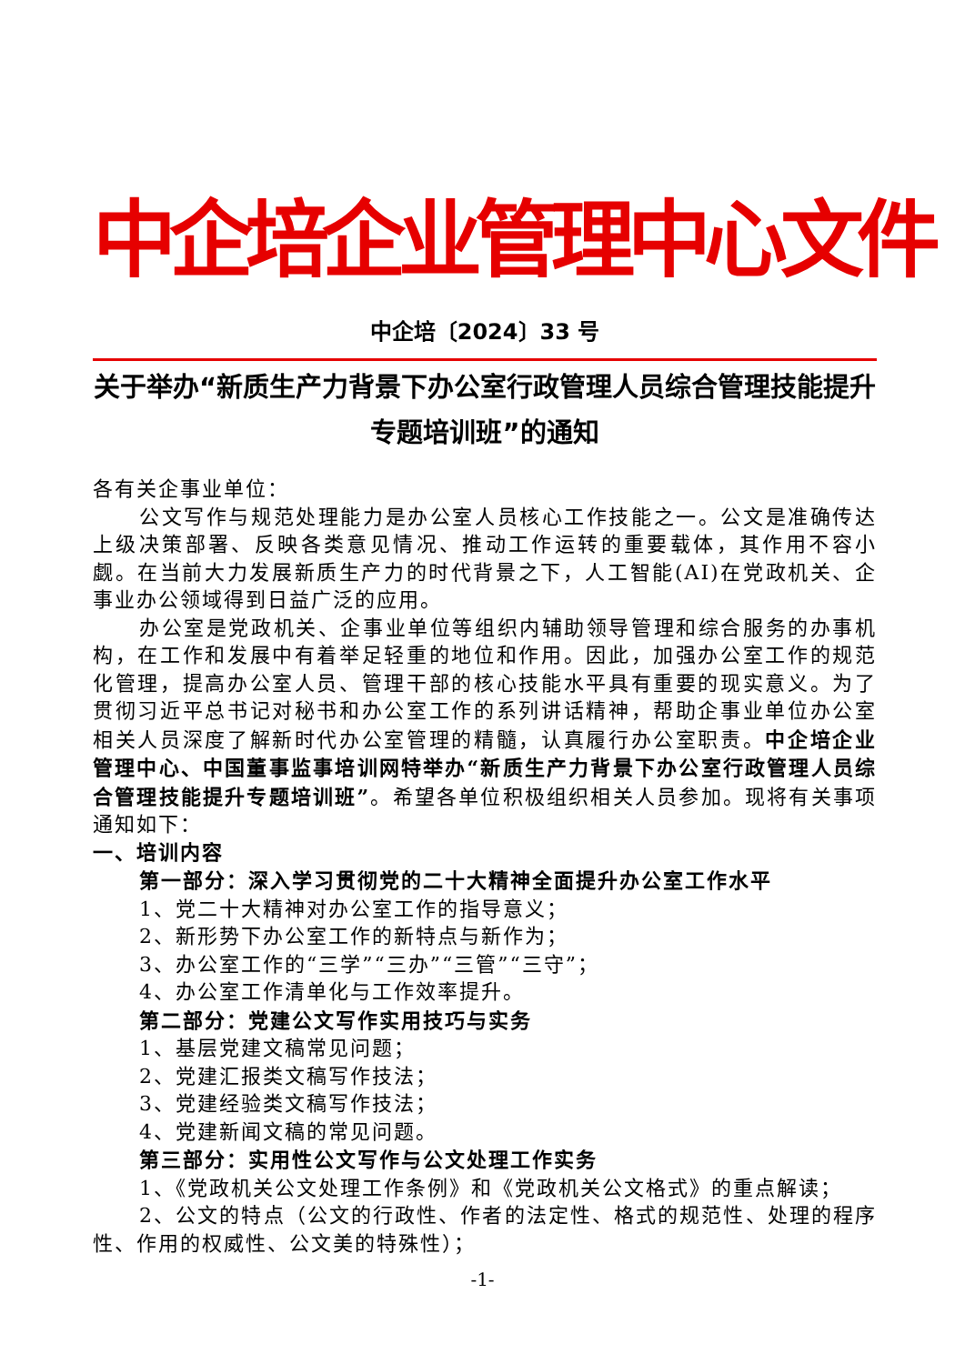中企培企业管理中心文件
中企培〔2024〕33 号
关于举办“新质生产力背景下办公室行政管理人员综合管理技能提升专题培训班”的通知
各有关企事业单位：
公文写作与规范处理能力是办公室人员核心工作技能之一。公文是准确传达上级决策部署、反映各类意见情况、推动工作运转的重要载体，其作用不容小觑。在当前大力发展新质生产力的时代背景之下，人工智能(AI)在党政机关、企事业办公领域得到日益广泛的应用。
办公室是党政机关、企事业单位等组织内辅助领导管理和综合服务的办事机构，在工作和发展中有着举足轻重的地位和作用。因此，加强办公室工作的规范化管理，提高办公室人员、管理干部的核心技能水平具有重要的现实意义。为了贯彻习近平总书记对秘书和办公室工作的系列讲话精神，帮助企事业单位办公室相关人员深度了解新时代办公室管理的精髓，认真履行办公室职责。中企培企业管理中心、中国董事监事培训网特举办“新质生产力背景下办公室行政管理人员综合管理技能提升专题培训班”。希望各单位积极组织相关人员参加。现将有关事项通知如下：
一、培训内容
第一部分：深入学习贯彻党的二十大精神全面提升办公室工作水平
1、党二十大精神对办公室工作的指导意义；
2、新形势下办公室工作的新特点与新作为；
3、办公室工作的“三学”“三办”“三管”“三守”；
4、办公室工作清单化与工作效率提升。
第二部分：党建公文写作实用技巧与实务
1、基层党建文稿常见问题；
2、党建汇报类文稿写作技法；
3、党建经验类文稿写作技法；
4、党建新闻文稿的常见问题。
第三部分：实用性公文写作与公文处理工作实务
1、《党政机关公文处理工作条例》和《党政机关公文格式》的重点解读；
2、公文的特点（公文的行政性、作者的法定性、格式的规范性、处理的程序性、作用的权威性、公文美的特殊性）；
-1-